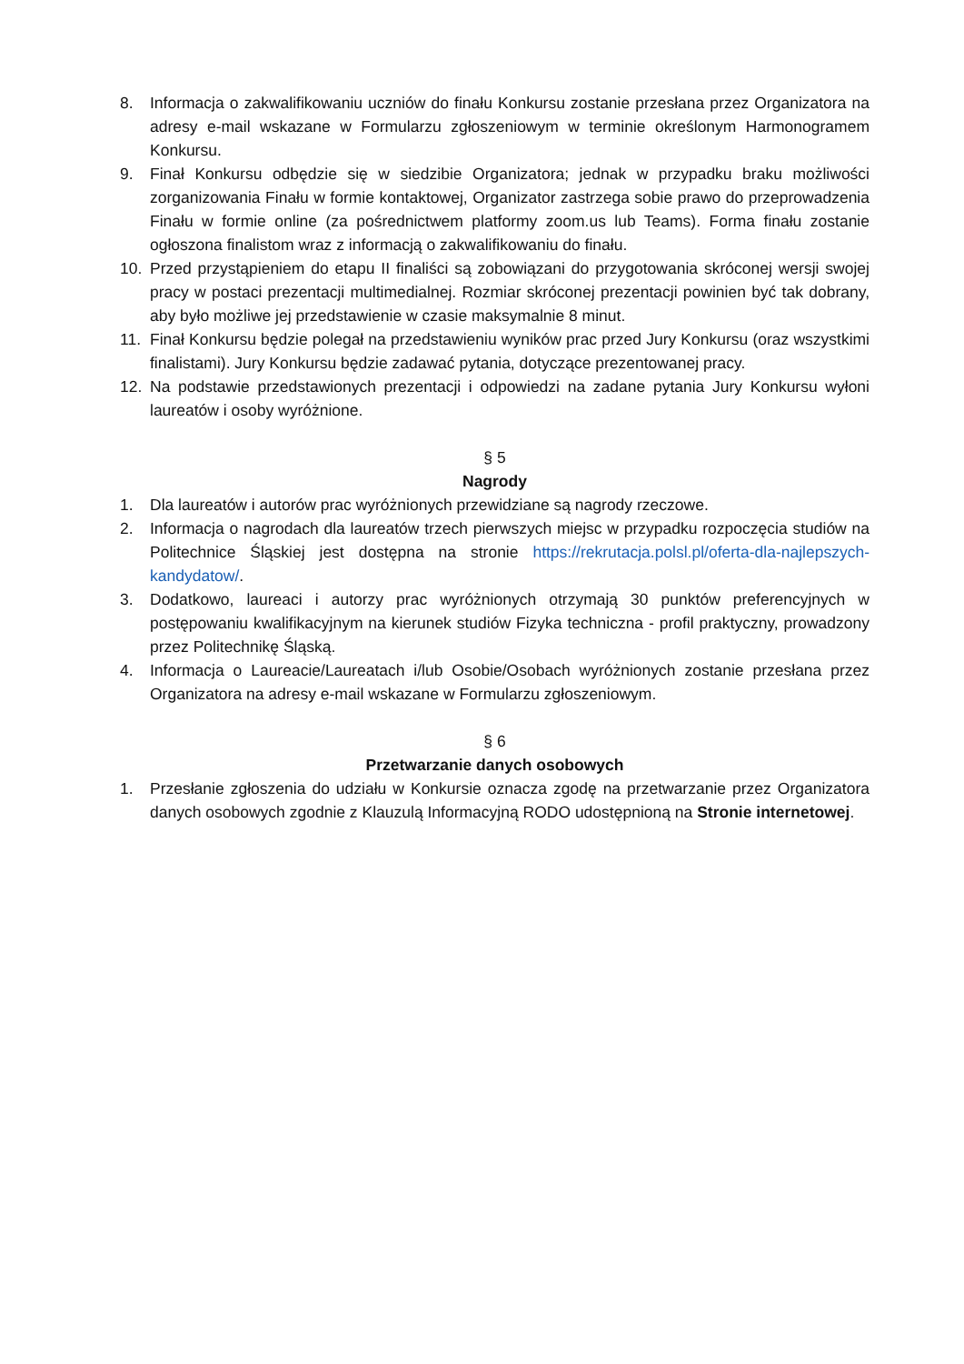8. Informacja o zakwalifikowaniu uczniów do finału Konkursu zostanie przesłana przez Organizatora na adresy e-mail wskazane w Formularzu zgłoszeniowym w terminie określonym Harmonogramem Konkursu.
9. Finał Konkursu odbędzie się w siedzibie Organizatora; jednak w przypadku braku możliwości zorganizowania Finału w formie kontaktowej, Organizator zastrzega sobie prawo do przeprowadzenia Finału w formie online (za pośrednictwem platformy zoom.us lub Teams). Forma finału zostanie ogłoszona finalistom wraz z informacją o zakwalifikowaniu do finału.
10. Przed przystąpieniem do etapu II finaliści są zobowiązani do przygotowania skróconej wersji swojej pracy w postaci prezentacji multimedialnej. Rozmiar skróconej prezentacji powinien być tak dobrany, aby było możliwe jej przedstawienie w czasie maksymalnie 8 minut.
11. Finał Konkursu będzie polegał na przedstawieniu wyników prac przed Jury Konkursu (oraz wszystkimi finalistami). Jury Konkursu będzie zadawać pytania, dotyczące prezentowanej pracy.
12. Na podstawie przedstawionych prezentacji i odpowiedzi na zadane pytania Jury Konkursu wyłoni laureatów i osoby wyróżnione.
§ 5
Nagrody
1. Dla laureatów i autorów prac wyróżnionych przewidziane są nagrody rzeczowe.
2. Informacja o nagrodach dla laureatów trzech pierwszych miejsc w przypadku rozpoczęcia studiów na Politechnice Śląskiej jest dostępna na stronie https://rekrutacja.polsl.pl/oferta-dla-najlepszych-kandydatow/.
3. Dodatkowo, laureaci i autorzy prac wyróżnionych otrzymają 30 punktów preferencyjnych w postępowaniu kwalifikacyjnym na kierunek studiów Fizyka techniczna - profil praktyczny, prowadzony przez Politechnikę Śląską.
4. Informacja o Laureacie/Laureatach i/lub Osobie/Osobach wyróżnionych zostanie przesłana przez Organizatora na adresy e-mail wskazane w Formularzu zgłoszeniowym.
§ 6
Przetwarzanie danych osobowych
1. Przesłanie zgłoszenia do udziału w Konkursie oznacza zgodę na przetwarzanie przez Organizatora danych osobowych zgodnie z Klauzulą Informacyjną RODO udostępnioną na Stronie internetowej.